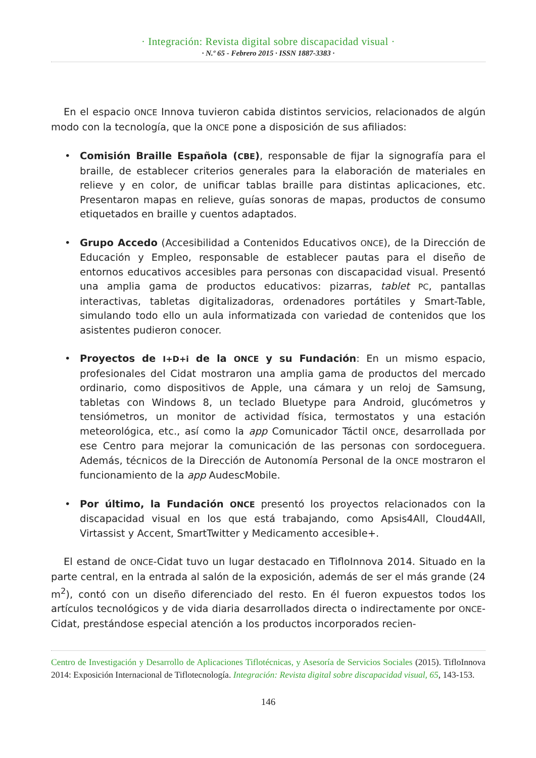· Integración: Revista digital sobre discapacidad visual ·
· N.º 65 - Febrero 2015 · ISSN 1887-3383 ·
En el espacio ONCE Innova tuvieron cabida distintos servicios, relacionados de algún modo con la tecnología, que la ONCE pone a disposición de sus afiliados:
• Comisión Braille Española (CBE), responsable de fijar la signografía para el braille, de establecer criterios generales para la elaboración de materiales en relieve y en color, de unificar tablas braille para distintas aplicaciones, etc. Presentaron mapas en relieve, guías sonoras de mapas, productos de consumo etiquetados en braille y cuentos adaptados.
• Grupo Accedo (Accesibilidad a Contenidos Educativos ONCE), de la Dirección de Educación y Empleo, responsable de establecer pautas para el diseño de entornos educativos accesibles para personas con discapacidad visual. Presentó una amplia gama de productos educativos: pizarras, tablet PC, pantallas interactivas, tabletas digitalizadoras, ordenadores portátiles y Smart-Table, simulando todo ello un aula informatizada con variedad de contenidos que los asistentes pudieron conocer.
• Proyectos de I+D+i de la ONCE y su Fundación: En un mismo espacio, profesionales del Cidat mostraron una amplia gama de productos del mercado ordinario, como dispositivos de Apple, una cámara y un reloj de Samsung, tabletas con Windows 8, un teclado Bluetype para Android, glucómetros y tensiómetros, un monitor de actividad física, termostatos y una estación meteorológica, etc., así como la app Comunicador Táctil ONCE, desarrollada por ese Centro para mejorar la comunicación de las personas con sordoceguera. Además, técnicos de la Dirección de Autonomía Personal de la ONCE mostraron el funcionamiento de la app AudescMobile.
• Por último, la Fundación ONCE presentó los proyectos relacionados con la discapacidad visual en los que está trabajando, como Apsis4All, Cloud4All, Virtassist y Accent, SmartTwitter y Medicamento accesible+.
El estand de ONCE-Cidat tuvo un lugar destacado en TifloInnova 2014. Situado en la parte central, en la entrada al salón de la exposición, además de ser el más grande (24 m<sup>2</sup>), contó con un diseño diferenciado del resto. En él fueron expuestos todos los artículos tecnológicos y de vida diaria desarrollados directa o indirectamente por ONCE-Cidat, prestándose especial atención a los productos incorporados recien-
Centro de Investigación y Desarrollo de Aplicaciones Tiflotécnicas, y Asesoría de Servicios Sociales (2015). TifloInnova 2014: Exposición Internacional de Tiflotecnología. Integración: Revista digital sobre discapacidad visual, 65, 143-153.
146